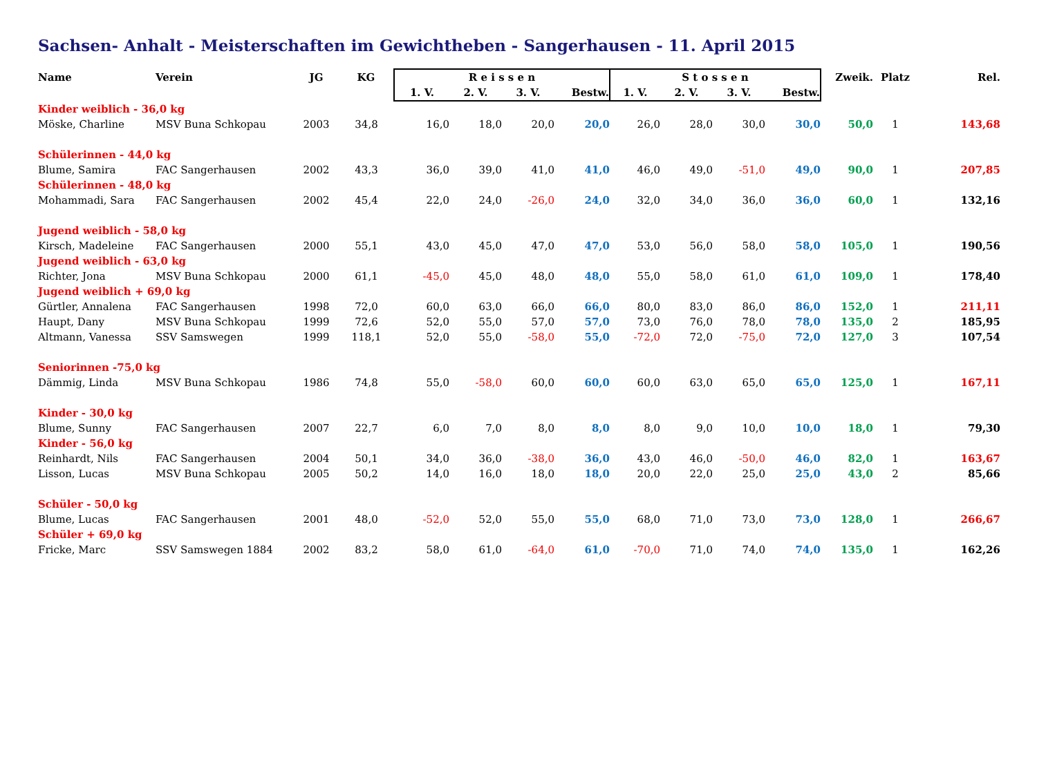Sachsen- Anhalt - Meisterschaften im Gewichtheben - Sangerhausen - 11. April 2015
| Name | Verein | JG | KG | R e i s s e n | | | | S t o s s e n | | | | Zweik. | Platz | Rel. |
| --- | --- | --- | --- | --- | --- | --- | --- | --- | --- | --- | --- | --- | --- | --- |
| | | | | 1. V. | 2. V. | 3. V. | Bestw. | 1. V. | 2. V. | 3. V. | Bestw. | | | |
| Kinder weiblich - 36,0 kg | | | | | | | | | | | | | | |
| Möske, Charline | MSV Buna Schkopau | 2003 | 34,8 | 16,0 | 18,0 | 20,0 | 20,0 | 26,0 | 28,0 | 30,0 | 30,0 | 50,0 | 1 | 143,68 |
| Schülerinnen - 44,0 kg | | | | | | | | | | | | | | |
| Blume, Samira | FAC Sangerhausen | 2002 | 43,3 | 36,0 | 39,0 | 41,0 | 41,0 | 46,0 | 49,0 | -51,0 | 49,0 | 90,0 | 1 | 207,85 |
| Schülerinnen - 48,0 kg | | | | | | | | | | | | | | |
| Mohammadi, Sara | FAC Sangerhausen | 2002 | 45,4 | 22,0 | 24,0 | -26,0 | 24,0 | 32,0 | 34,0 | 36,0 | 36,0 | 60,0 | 1 | 132,16 |
| Jugend weiblich - 58,0 kg | | | | | | | | | | | | | | |
| Kirsch, Madeleine | FAC Sangerhausen | 2000 | 55,1 | 43,0 | 45,0 | 47,0 | 47,0 | 53,0 | 56,0 | 58,0 | 58,0 | 105,0 | 1 | 190,56 |
| Jugend weiblich - 63,0 kg | | | | | | | | | | | | | | |
| Richter, Jona | MSV Buna Schkopau | 2000 | 61,1 | -45,0 | 45,0 | 48,0 | 48,0 | 55,0 | 58,0 | 61,0 | 61,0 | 109,0 | 1 | 178,40 |
| Jugend weiblich + 69,0 kg | | | | | | | | | | | | | | |
| Gürtler, Annalena | FAC Sangerhausen | 1998 | 72,0 | 60,0 | 63,0 | 66,0 | 66,0 | 80,0 | 83,0 | 86,0 | 86,0 | 152,0 | 1 | 211,11 |
| Haupt, Dany | MSV Buna Schkopau | 1999 | 72,6 | 52,0 | 55,0 | 57,0 | 57,0 | 73,0 | 76,0 | 78,0 | 78,0 | 135,0 | 2 | 185,95 |
| Altmann, Vanessa | SSV Samswegen | 1999 | 118,1 | 52,0 | 55,0 | -58,0 | 55,0 | -72,0 | 72,0 | -75,0 | 72,0 | 127,0 | 3 | 107,54 |
| Seniorinnen -75,0 kg | | | | | | | | | | | | | | |
| Dämmig, Linda | MSV Buna Schkopau | 1986 | 74,8 | 55,0 | -58,0 | 60,0 | 60,0 | 60,0 | 63,0 | 65,0 | 65,0 | 125,0 | 1 | 167,11 |
| Kinder - 30,0 kg | | | | | | | | | | | | | | |
| Blume, Sunny | FAC Sangerhausen | 2007 | 22,7 | 6,0 | 7,0 | 8,0 | 8,0 | 8,0 | 9,0 | 10,0 | 10,0 | 18,0 | 1 | 79,30 |
| Kinder - 56,0 kg | | | | | | | | | | | | | | |
| Reinhardt, Nils | FAC Sangerhausen | 2004 | 50,1 | 34,0 | 36,0 | -38,0 | 36,0 | 43,0 | 46,0 | -50,0 | 46,0 | 82,0 | 1 | 163,67 |
| Lisson, Lucas | MSV Buna Schkopau | 2005 | 50,2 | 14,0 | 16,0 | 18,0 | 18,0 | 20,0 | 22,0 | 25,0 | 25,0 | 43,0 | 2 | 85,66 |
| Schüler - 50,0 kg | | | | | | | | | | | | | | |
| Blume, Lucas | FAC Sangerhausen | 2001 | 48,0 | -52,0 | 52,0 | 55,0 | 55,0 | 68,0 | 71,0 | 73,0 | 73,0 | 128,0 | 1 | 266,67 |
| Schüler + 69,0 kg | | | | | | | | | | | | | | |
| Fricke, Marc | SSV Samswegen 1884 | 2002 | 83,2 | 58,0 | 61,0 | -64,0 | 61,0 | -70,0 | 71,0 | 74,0 | 74,0 | 135,0 | 1 | 162,26 |